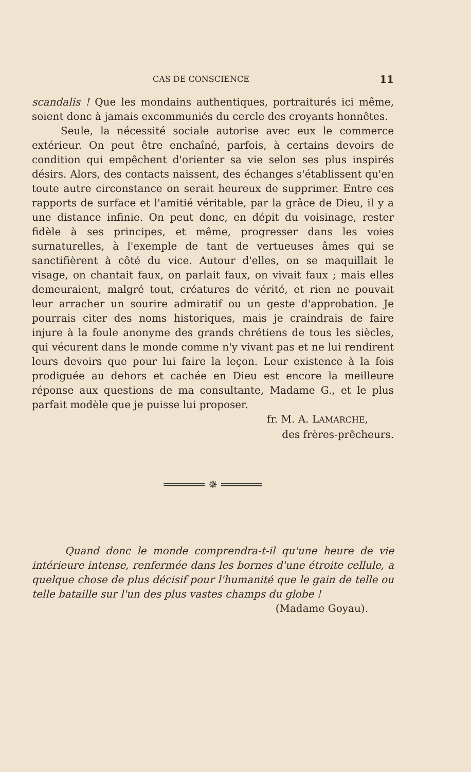CAS DE CONSCIENCE 11
scandalis ! Que les mondains authentiques, portraiturés ici même, soient donc à jamais excommuniés du cercle des croyants honnêtes.
Seule, la nécessité sociale autorise avec eux le commerce extérieur. On peut être enchaîné, parfois, à certains devoirs de condition qui empêchent d'orienter sa vie selon ses plus inspirés désirs. Alors, des contacts naissent, des échanges s'établissent qu'en toute autre circonstance on serait heureux de supprimer. Entre ces rapports de surface et l'amitié véritable, par la grâce de Dieu, il y a une distance infinie. On peut donc, en dépit du voisinage, rester fidèle à ses principes, et même, progresser dans les voies surnaturelles, à l'exemple de tant de vertueuses âmes qui se sanctifièrent à côté du vice. Autour d'elles, on se maquillait le visage, on chantait faux, on parlait faux, on vivait faux ; mais elles demeuraient, malgré tout, créatures de vérité, et rien ne pouvait leur arracher un sourire admiratif ou un geste d'approbation. Je pourrais citer des noms historiques, mais je craindrais de faire injure à la foule anonyme des grands chrétiens de tous les siècles, qui vécurent dans le monde comme n'y vivant pas et ne lui rendirent leurs devoirs que pour lui faire la leçon. Leur existence à la fois prodiguée au dehors et cachée en Dieu est encore la meilleure réponse aux questions de ma consultante, Madame G., et le plus parfait modèle que je puisse lui proposer.
fr. M. A. LAMARCHE,
des frères-prêcheurs.
══════ ✵ ══════
Quand donc le monde comprendra-t-il qu'une heure de vie intérieure intense, renfermée dans les bornes d'une étroite cellule, a quelque chose de plus décisif pour l'humanité que le gain de telle ou telle bataille sur l'un des plus vastes champs du globe !
(Madame Goyau).